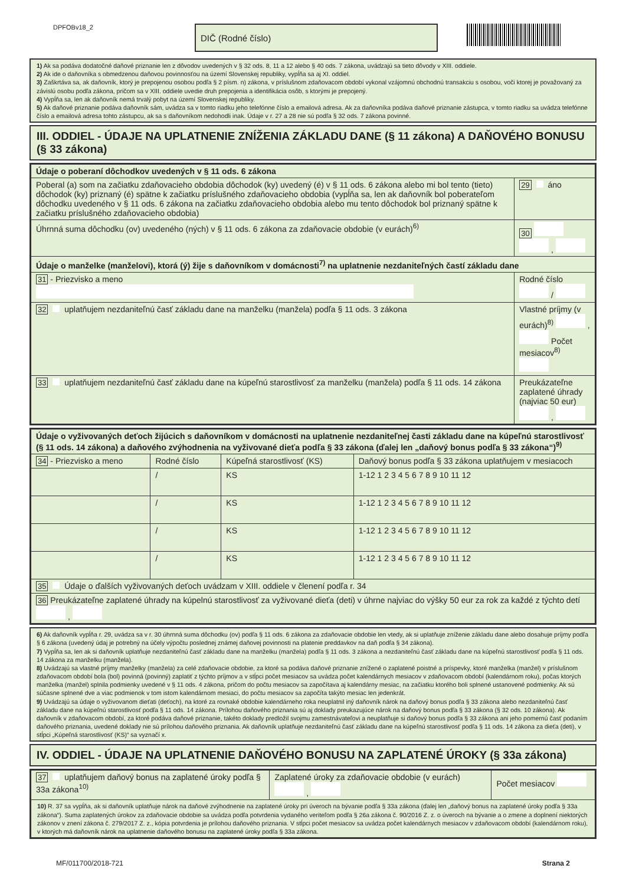DPFOBv18_2
DIČ (Rodné číslo)
1) Ak sa podáva dodatočné daňové priznanie len z dôvodov uvedených v § 32 ods. 8, 11 a 12 alebo § 40 ods. 7 zákona, uvádzajú sa tieto dôvody v XIII. oddiele.
2) Ak ide o daňovníka s obmedzenou daňovou povinnosťou na území Slovenskej republiky, vypĺňa sa aj XI. oddiel.
3) Zaškrtáva sa, ak daňovník, ktorý je prepojenou osobou podľa § 2 písm. n) zákona, v príslušnom zdaňovacom období vykonal vzájomnú obchodnú transakciu s osobou, voči ktorej je považovaný za závislú osobu podľa zákona, pričom sa v XIII. oddiele uvedie druh prepojenia a identifikácia osôb, s ktorými je prepojený.
4) Vypĺňa sa, len ak daňovník nemá trvalý pobyt na území Slovenskej republiky.
5) Ak daňové priznanie podáva daňovník sám, uvádza sa v tomto riadku jeho telefónne číslo a emailová adresa. Ak za daňovníka podáva daňové priznanie zástupca, v tomto riadku sa uvádza telefónne číslo a emailová adresa tohto zástupcu, ak sa s daňovníkom nedohodli inak. Údaje v r. 27 a 28 nie sú podľa § 32 ods. 7 zákona povinné.
III. ODDIEL - ÚDAJE NA UPLATNENIE ZNÍŽENIA ZÁKLADU DANE (§ 11 zákona) A DAŇOVÉHO BONUSU (§ 33 zákona)
| Údaje o poberaní dôchodkov uvedených v § 11 ods. 6 zákona | |
| Poberal (a) som na začiatku zdaňovacieho obdobia dôchodok (ky) uvedený (é) v § 11 ods. 6 zákona alebo mi bol tento (tieto) dôchodok (ky) priznaný (é) spätne k začiatku príslušného zdaňovacieho obdobia (vypĺňa sa, len ak daňovník bol poberateľom dôchodku uvedeného v § 11 ods. 6 zákona na začiatku zdaňovacieho obdobia alebo mu tento dôchodok bol priznaný spätne k začiatku príslušného zdaňovacieho obdobia) | 29 áno |
| Úhrnná suma dôchodku (ov) uvedeného (ných) v § 11 ods. 6 zákona za zdaňovacie obdobie (v eurách)<sup>6)</sup> | 30 , |
| Údaje o manželke (manželovi), ktorá (ý) žije s daňovníkom v domácnosti<sup>7)</sup> na uplatnenie nezdaniteľných častí základu dane | |
| 31 - Priezvisko a meno | Rodné číslo / |
| 32 uplatňujem nezdaniteľnú časť základu dane na manželku (manžela) podľa § 11 ods. 3 zákona | Vlastné príjmy (v eurách)<sup>8)</sup> , Počet mesiacov<sup>8)</sup> |
| 33 uplatňujem nezdaniteľnú časť základu dane na kúpeľnú starostlivosť za manželku (manžela) podľa § 11 ods. 14 zákona | Preukázateľne zaplatené úhrady (najviac 50 eur) , |
| Údaje o vyživovaných deťoch žijúcich s daňovníkom v domácnosti na uplatnenie nezdaniteľnej časti základu dane na kúpeľnú starostlivosť (§ 11 ods. 14 zákona) a daňového zvýhodnenia na vyživované dieťa podľa § 33 zákona (ďalej len „daňový bonus podľa § 33 zákona“)<sup>9)</sup> | | | |
| 34 - Priezvisko a meno | Rodné číslo | Kúpeľná starostlivosť (KS) | Daňový bonus podľa § 33 zákona uplatňujem v mesiacoch |
| | / | KS | 1-12 1 2 3 4 5 6 7 8 9 10 11 12 |
| | / | KS | 1-12 1 2 3 4 5 6 7 8 9 10 11 12 |
| | / | KS | 1-12 1 2 3 4 5 6 7 8 9 10 11 12 |
| | / | KS | 1-12 1 2 3 4 5 6 7 8 9 10 11 12 |
| 35 Údaje o ďalších vyživovaných deťoch uvádzam v XIII. oddiele v členení podľa r. 34 | | | |
| 36 Preukázateľne zaplatené úhrady na kúpelnú starostlivosť za vyživované dieťa (deti) v úhrne najviac do výšky 50 eur za rok za každé z týchto detí , | | | |
6) Ak daňovník vypĺňa r. 29, uvádza sa v r. 30 úhrnná suma dôchodku (ov) podľa § 11 ods. 6 zákona za zdaňovacie obdobie len vtedy, ak si uplatňuje zníženie základu dane alebo dosahuje príjmy podľa § 6 zákona (uvedený údaj je potrebný na účely výpočtu poslednej známej daňovej povinnosti na platenie preddavkov na daň podľa § 34 zákona).
7) Vypĺňa sa, len ak si daňovník uplatňuje nezdaniteľnú časť základu dane na manželku (manžela) podľa § 11 ods. 3 zákona a nezdaniteľnú časť základu dane na kúpeľnú starostlivosť podľa § 11 ods. 14 zákona za manželku (manžela).
8) Uvádzajú sa vlastné príjmy manželky (manžela) za celé zdaňovacie obdobie, za ktoré sa podáva daňové priznanie znížené o zaplatené poistné a príspevky, ktoré manželka (manžel) v príslušnom zdaňovacom období bola (bol) povinná (povinný) zaplatiť z týchto príjmov a v stĺpci počet mesiacov sa uvádza počet kalendárnych mesiacov v zdaňovacom období (kalendárnom roku), počas ktorých manželka (manžel) splnila podmienky uvedené v § 11 ods. 4 zákona, pričom do počtu mesiacov sa započítava aj kalendárny mesiac, na začiatku ktorého boli splnené ustanovené podmienky. Ak sú súčasne splnené dve a viac podmienok v tom istom kalendárnom mesiaci, do počtu mesiacov sa započíta takýto mesiac len jedenkrát.
9) Uvádzajú sa údaje o vyživovanom dieťati (deťoch), na ktoré za rovnaké obdobie kalendárneho roka neuplatnil iný daňovník nárok na daňový bonus podľa § 33 zákona alebo nezdaniteľnú časť základu dane na kúpeľnú starostlivosť podľa § 11 ods. 14 zákona. Prílohou daňového priznania sú aj doklady preukazujúce nárok na daňový bonus podľa § 33 zákona (§ 32 ods. 10 zákona). Ak daňovník v zdaňovacom období, za ktoré podáva daňové priznanie, takéto doklady predložil svojmu zamestnávateľovi a neuplatňuje si daňový bonus podľa § 33 zákona ani jeho pomernú časť podaním daňového priznania, uvedené doklady nie sú prílohou daňového priznania. Ak daňovník uplatňuje nezdaniteľnú časť základu dane na kúpeľnú starostlivosť podľa § 11 ods. 14 zákona za dieťa (deti), v stĺpci „Kúpeľná starostlivosť (KS)“ sa vyznačí x.
IV. ODDIEL - ÚDAJE NA UPLATNENIE DAŇOVÉHO BONUSU NA ZAPLATENÉ ÚROKY (§ 33a zákona)
| 37 uplatňujem daňový bonus na zaplatené úroky podľa § 33a zákona<sup>10)</sup> | Zaplatené úroky za zdaňovacie obdobie (v eurách) , | Počet mesiacov |
| 10) R. 37 sa vypĺňa, ak si daňovník uplatňuje nárok na daňové zvýhodnenie na zaplatené úroky pri úveroch na bývanie podľa § 33a zákona (ďalej len „daňový bonus na zaplatené úroky podľa § 33a zákona“). Suma zaplatených úrokov za zdaňovacie obdobie sa uvádza podľa potvrdenia vydaného veriteľom podľa § 26a zákona č. 90/2016 Z. z. o úveroch na bývanie a o zmene a doplnení niektorých zákonov v znení zákona č. 279/2017 Z. z., kópia potvrdenia je prílohou daňového priznania. V stĺpci počet mesiacov sa uvádza počet kalendárnych mesiacov v zdaňovacom období (kalendárnom roku), v ktorých má daňovník nárok na uplatnenie daňového bonusu na zaplatené úroky podľa § 33a zákona. | | |
MF/011700/2018-721 Strana 2